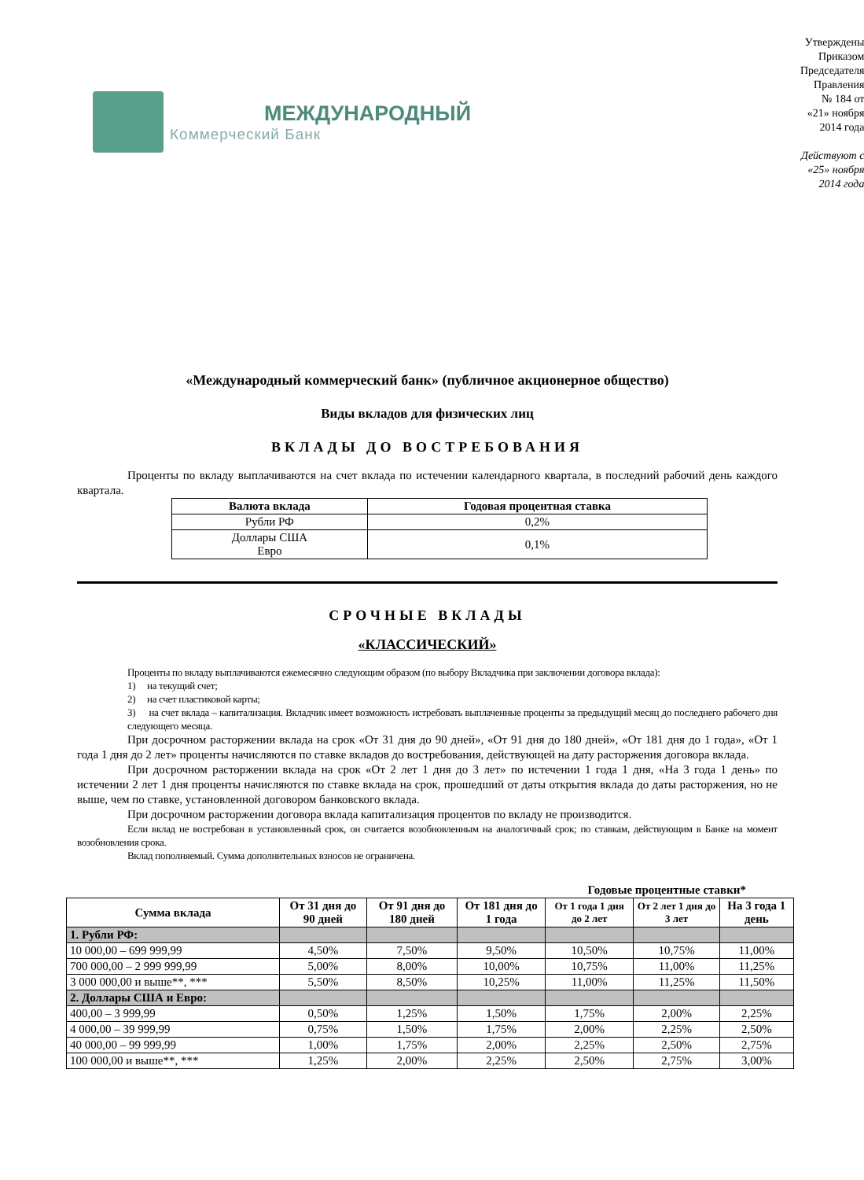МЕЖДУНАРОДНЫЙ
Коммерческий Банк
Утверждены Приказом Председателя Правления
№ 184 от «21» ноября 2014 года
Действуют с «25» ноября 2014 года
«Международный коммерческий банк» (публичное акционерное общество)
Виды вкладов для физических лиц
ВКЛАДЫ ДО ВОСТРЕБОВАНИЯ
Проценты по вкладу выплачиваются на счет вклада по истечении календарного квартала, в последний рабочий день каждого квартала.
| Валюта вклада | Годовая процентная ставка |
| --- | --- |
| Рубли РФ | 0,2% |
| Доллары США Евро | 0,1% |
СРОЧНЫЕ ВКЛАДЫ
«КЛАССИЧЕСКИЙ»
Проценты по вкладу выплачиваются ежемесячно следующим образом (по выбору Вкладчика при заключении договора вклада):
1) на текущий счет;
2) на счет пластиковой карты;
3) на счет вклада – капитализация. Вкладчик имеет возможность истребовать выплаченные проценты за предыдущий месяц до последнего рабочего дня следующего месяца.
При досрочном расторжении вклада на срок «От 31 дня до 90 дней», «От 91 дня до 180 дней», «От 181 дня до 1 года», «От 1 года 1 дня до 2 лет» проценты начисляются по ставке вкладов до востребования, действующей на дату расторжения договора вклада.
При досрочном расторжении вклада на срок «От 2 лет 1 дня до 3 лет» по истечении 1 года 1 дня, «На 3 года 1 день» по истечении 2 лет 1 дня проценты начисляются по ставке вклада на срок, прошедший от даты открытия вклада до даты расторжения, но не выше, чем по ставке, установленной договором банковского вклада.
При досрочном расторжении договора вклада капитализация процентов по вкладу не производится.
Если вклад не востребован в установленный срок, он считается возобновленным на аналогичный срок; по ставкам, действующим в Банке на момент возобновления срока.
Вклад пополняемый. Сумма дополнительных взносов не ограничена.
Годовые процентные ставки*
| Сумма вклада | От 31 дня до 90 дней | От 91 дня до 180 дней | От 181 дня до 1 года | От 1 года 1 дня до 2 лет | От 2 лет 1 дня до 3 лет | На 3 года 1 день |
| --- | --- | --- | --- | --- | --- | --- |
| 1. Рубли РФ: | | | | | | |
| 10 000,00 – 699 999,99 | 4,50% | 7,50% | 9,50% | 10,50% | 10,75% | 11,00% |
| 700 000,00 – 2 999 999,99 | 5,00% | 8,00% | 10,00% | 10,75% | 11,00% | 11,25% |
| 3 000 000,00 и выше**, *** | 5,50% | 8,50% | 10,25% | 11,00% | 11,25% | 11,50% |
| 2. Доллары США и Евро: | | | | | | |
| 400,00 – 3 999,99 | 0,50% | 1,25% | 1,50% | 1,75% | 2,00% | 2,25% |
| 4 000,00 – 39 999,99 | 0,75% | 1,50% | 1,75% | 2,00% | 2,25% | 2,50% |
| 40 000,00 – 99 999,99 | 1,00% | 1,75% | 2,00% | 2,25% | 2,50% | 2,75% |
| 100 000,00 и выше**, *** | 1,25% | 2,00% | 2,25% | 2,50% | 2,75% | 3,00% |